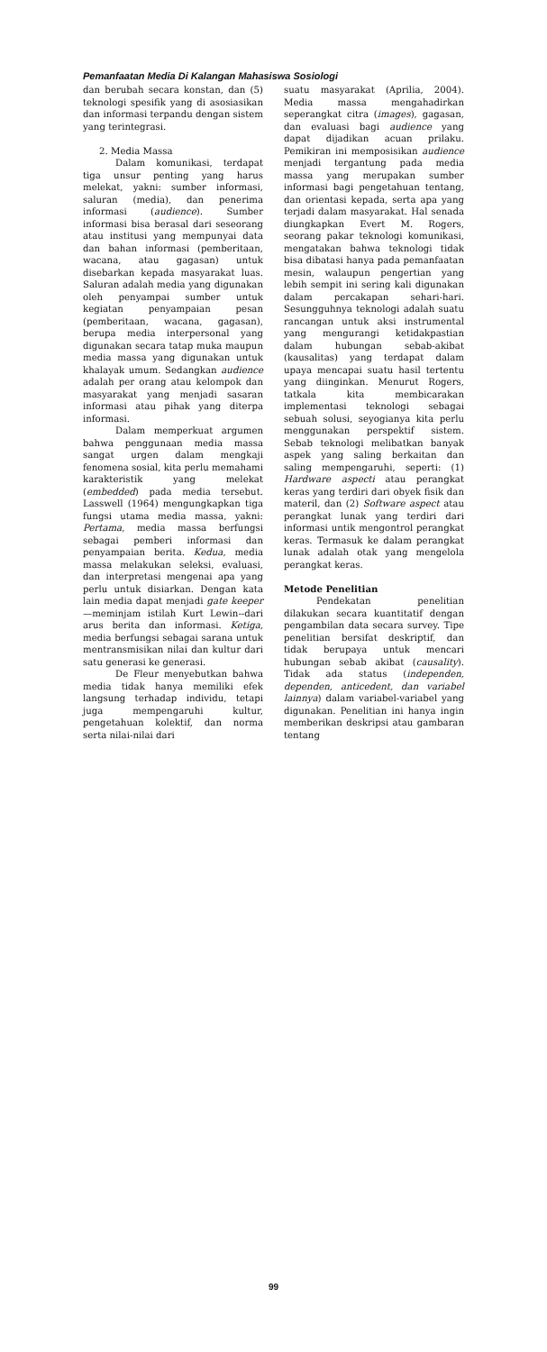Pemanfaatan Media Di Kalangan Mahasiswa Sosiologi
dan berubah secara konstan, dan (5) teknologi spesifik yang di asosiasikan dan informasi terpandu dengan sistem yang terintegrasi.
2. Media Massa
Dalam komunikasi, terdapat tiga unsur penting yang harus melekat, yakni: sumber informasi, saluran (media), dan penerima informasi (audience). Sumber informasi bisa berasal dari seseorang atau institusi yang mempunyai data dan bahan informasi (pemberitaan, wacana, atau gagasan) untuk disebarkan kepada masyarakat luas. Saluran adalah media yang digunakan oleh penyampai sumber untuk kegiatan penyampaian pesan (pemberitaan, wacana, gagasan), berupa media interpersonal yang digunakan secara tatap muka maupun media massa yang digunakan untuk khalayak umum. Sedangkan audience adalah per orang atau kelompok dan masyarakat yang menjadi sasaran informasi atau pihak yang diterpa informasi.
Dalam memperkuat argumen bahwa penggunaan media massa sangat urgen dalam mengkaji fenomena sosial, kita perlu memahami karakteristik yang melekat (embedded) pada media tersebut. Lasswell (1964) mengungkapkan tiga fungsi utama media massa, yakni: Pertama, media massa berfungsi sebagai pemberi informasi dan penyampaian berita. Kedua, media massa melakukan seleksi, evaluasi, dan interpretasi mengenai apa yang perlu untuk disiarkan. Dengan kata lain media dapat menjadi gate keeper—meminjam istilah Kurt Lewin--dari arus berita dan informasi. Ketiga, media berfungsi sebagai sarana untuk mentransmisikan nilai dan kultur dari satu generasi ke generasi.
De Fleur menyebutkan bahwa media tidak hanya memiliki efek langsung terhadap individu, tetapi juga mempengaruhi kultur, pengetahuan kolektif, dan norma serta nilai-nilai dari
suatu masyarakat (Aprilia, 2004). Media massa mengahadirkan seperangkat citra (images), gagasan, dan evaluasi bagi audience yang dapat dijadikan acuan prilaku. Pemikiran ini memposisikan audience menjadi tergantung pada media massa yang merupakan sumber informasi bagi pengetahuan tentang, dan orientasi kepada, serta apa yang terjadi dalam masyarakat. Hal senada diungkapkan Evert M. Rogers, seorang pakar teknologi komunikasi, mengatakan bahwa teknologi tidak bisa dibatasi hanya pada pemanfaatan mesin, walaupun pengertian yang lebih sempit ini sering kali digunakan dalam percakapan sehari-hari. Sesungguhnya teknologi adalah suatu rancangan untuk aksi instrumental yang mengurangi ketidakpastian dalam hubungan sebab-akibat (kausalitas) yang terdapat dalam upaya mencapai suatu hasil tertentu yang diinginkan. Menurut Rogers, tatkala kita membicarakan implementasi teknologi sebagai sebuah solusi, seyogianya kita perlu menggunakan perspektif sistem. Sebab teknologi melibatkan banyak aspek yang saling berkaitan dan saling mempengaruhi, seperti: (1) Hardware aspecti atau perangkat keras yang terdiri dari obyek fisik dan materil, dan (2) Software aspect atau perangkat lunak yang terdiri dari informasi untik mengontrol perangkat keras. Termasuk ke dalam perangkat lunak adalah otak yang mengelola perangkat keras.
Metode Penelitian
Pendekatan penelitian dilakukan secara kuantitatif dengan pengambilan data secara survey. Tipe penelitian bersifat deskriptif, dan tidak berupaya untuk mencari hubungan sebab akibat (causality). Tidak ada status (independen, dependen, anticedent, dan variabel lainnya) dalam variabel-variabel yang digunakan. Penelitian ini hanya ingin memberikan deskripsi atau gambaran tentang
99